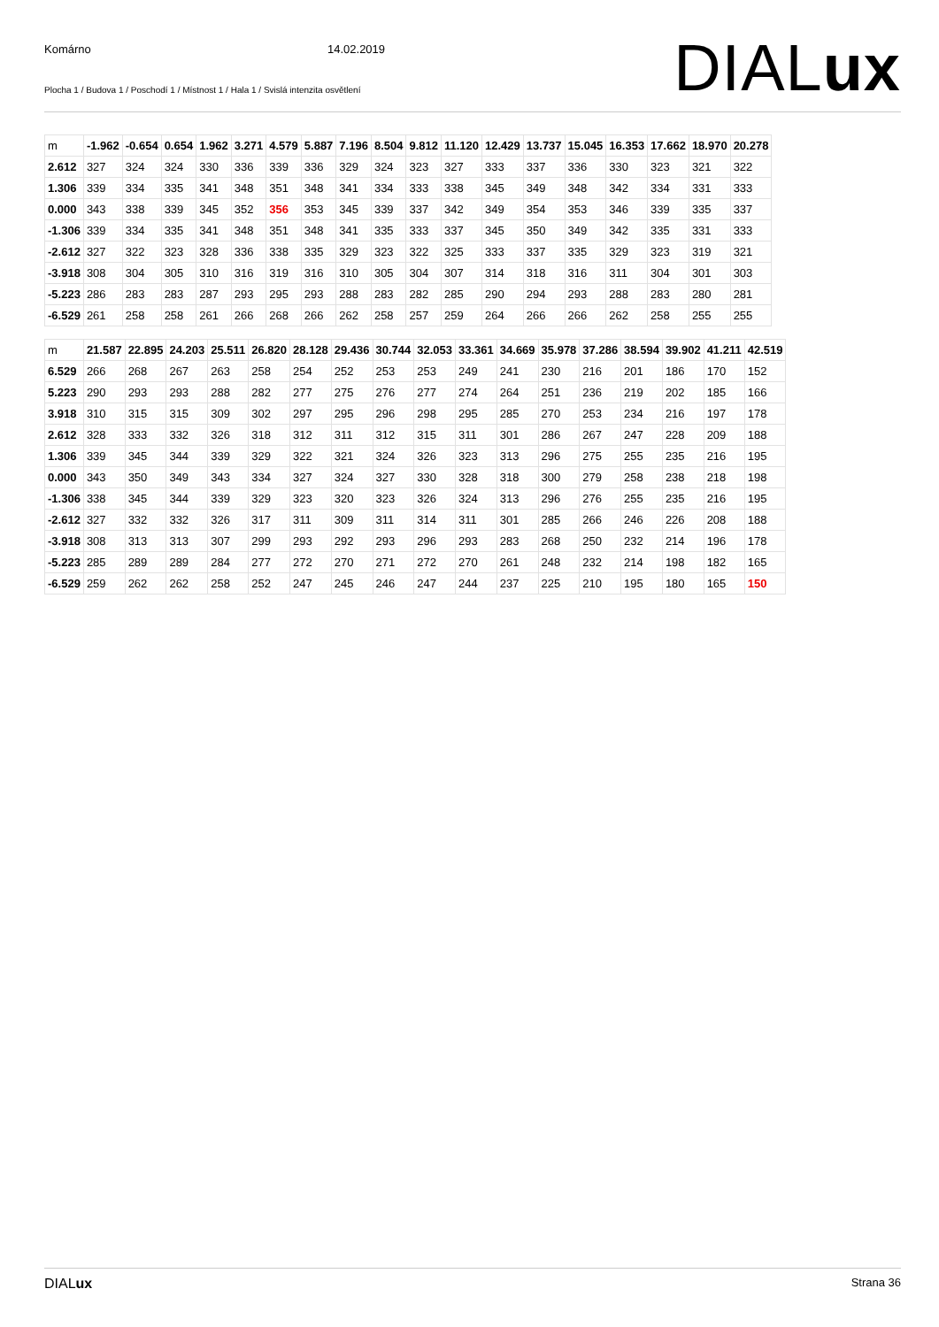Komárno 14.02.2019
Plocha 1 / Budova 1 / Poschodí 1 / Místnost 1 / Hala 1 / Svislá intenzita osvětlení
DIALux
| m | -1.962 | -0.654 | 0.654 | 1.962 | 3.271 | 4.579 | 5.887 | 7.196 | 8.504 | 9.812 | 11.120 | 12.429 | 13.737 | 15.045 | 16.353 | 17.662 | 18.970 | 20.278 |
| 2.612 | 327 | 324 | 324 | 330 | 336 | 339 | 336 | 329 | 324 | 323 | 327 | 333 | 337 | 336 | 330 | 323 | 321 | 322 |
| 1.306 | 339 | 334 | 335 | 341 | 348 | 351 | 348 | 341 | 334 | 333 | 338 | 345 | 349 | 348 | 342 | 334 | 331 | 333 |
| 0.000 | 343 | 338 | 339 | 345 | 352 | 356 | 353 | 345 | 339 | 337 | 342 | 349 | 354 | 353 | 346 | 339 | 335 | 337 |
| -1.306 | 339 | 334 | 335 | 341 | 348 | 351 | 348 | 341 | 335 | 333 | 337 | 345 | 350 | 349 | 342 | 335 | 331 | 333 |
| -2.612 | 327 | 322 | 323 | 328 | 336 | 338 | 335 | 329 | 323 | 322 | 325 | 333 | 337 | 335 | 329 | 323 | 319 | 321 |
| -3.918 | 308 | 304 | 305 | 310 | 316 | 319 | 316 | 310 | 305 | 304 | 307 | 314 | 318 | 316 | 311 | 304 | 301 | 303 |
| -5.223 | 286 | 283 | 283 | 287 | 293 | 295 | 293 | 288 | 283 | 282 | 285 | 290 | 294 | 293 | 288 | 283 | 280 | 281 |
| -6.529 | 261 | 258 | 258 | 261 | 266 | 268 | 266 | 262 | 258 | 257 | 259 | 264 | 266 | 266 | 262 | 258 | 255 | 255 |
| m | 21.587 | 22.895 | 24.203 | 25.511 | 26.820 | 28.128 | 29.436 | 30.744 | 32.053 | 33.361 | 34.669 | 35.978 | 37.286 | 38.594 | 39.902 | 41.211 | 42.519 |
| 6.529 | 266 | 268 | 267 | 263 | 258 | 254 | 252 | 253 | 253 | 249 | 241 | 230 | 216 | 201 | 186 | 170 | 152 |
| 5.223 | 290 | 293 | 293 | 288 | 282 | 277 | 275 | 276 | 277 | 274 | 264 | 251 | 236 | 219 | 202 | 185 | 166 |
| 3.918 | 310 | 315 | 315 | 309 | 302 | 297 | 295 | 296 | 298 | 295 | 285 | 270 | 253 | 234 | 216 | 197 | 178 |
| 2.612 | 328 | 333 | 332 | 326 | 318 | 312 | 311 | 312 | 315 | 311 | 301 | 286 | 267 | 247 | 228 | 209 | 188 |
| 1.306 | 339 | 345 | 344 | 339 | 329 | 322 | 321 | 324 | 326 | 323 | 313 | 296 | 275 | 255 | 235 | 216 | 195 |
| 0.000 | 343 | 350 | 349 | 343 | 334 | 327 | 324 | 327 | 330 | 328 | 318 | 300 | 279 | 258 | 238 | 218 | 198 |
| -1.306 | 338 | 345 | 344 | 339 | 329 | 323 | 320 | 323 | 326 | 324 | 313 | 296 | 276 | 255 | 235 | 216 | 195 |
| -2.612 | 327 | 332 | 332 | 326 | 317 | 311 | 309 | 311 | 314 | 311 | 301 | 285 | 266 | 246 | 226 | 208 | 188 |
| -3.918 | 308 | 313 | 313 | 307 | 299 | 293 | 292 | 293 | 296 | 293 | 283 | 268 | 250 | 232 | 214 | 196 | 178 |
| -5.223 | 285 | 289 | 289 | 284 | 277 | 272 | 270 | 271 | 272 | 270 | 261 | 248 | 232 | 214 | 198 | 182 | 165 |
| -6.529 | 259 | 262 | 262 | 258 | 252 | 247 | 245 | 246 | 247 | 244 | 237 | 225 | 210 | 195 | 180 | 165 | 150 |
DIALux Strana 36